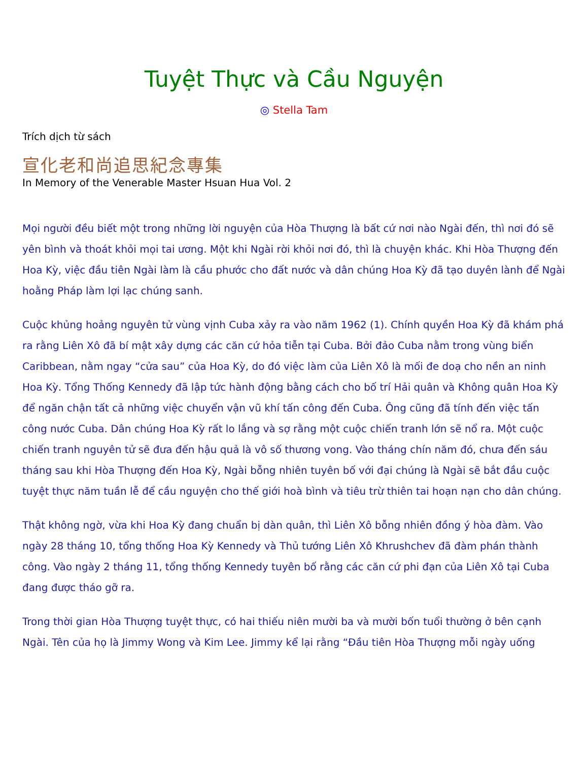Tuyệt Thực và Cầu Nguyện
◎ Stella Tam
Trích dịch từ sách
宣化老和尚追思紀念專集
In Memory of the Venerable Master Hsuan Hua Vol. 2
Mọi người đều biết một trong những lời nguyện của Hòa Thượng là bất cứ nơi nào Ngài đến, thì nơi đó sẽ yên bình và thoát khỏi mọi tai ương. Một khi Ngài rời khỏi nơi đó, thì là chuyện khác. Khi Hòa Thượng đến Hoa Kỳ, việc đầu tiên Ngài làm là cầu phước cho đất nước và dân chúng Hoa Kỳ đã tạo duyên lành để Ngài hoằng Pháp làm lợi lạc chúng sanh.
Cuộc khủng hoảng nguyên tử vùng vịnh Cuba xảy ra vào năm 1962 (1). Chính quyền Hoa Kỳ đã khám phá ra rằng Liên Xô đã bí mật xây dựng các căn cứ hỏa tiễn tại Cuba. Bởi đảo Cuba nằm trong vùng biển Caribbean, nằm ngay “cửa sau” của Hoa Kỳ, do đó việc làm của Liên Xô là mối đe doạ cho nền an ninh Hoa Kỳ. Tổng Thống Kennedy đã lập tức hành động bằng cách cho bố trí Hải quân và Không quân Hoa Kỳ để ngăn chận tất cả những việc chuyển vận vũ khí tấn công đến Cuba. Ông cũng đã tính đến việc tấn công nước Cuba. Dân chúng Hoa Kỳ rất lo lắng và sợ rằng một cuộc chiến tranh lớn sẽ nổ ra. Một cuộc chiến tranh nguyên tử sẽ đưa đến hậu quả là vô số thương vong. Vào tháng chín năm đó, chưa đến sáu tháng sau khi Hòa Thượng đến Hoa Kỳ, Ngài bỗng nhiên tuyên bố với đại chúng là Ngài sẽ bắt đầu cuộc tuyệt thực năm tuần lễ để cầu nguyện cho thế giới hoà bình và tiêu trừ thiên tai hoạn nạn cho dân chúng.
Thật không ngờ, vừa khi Hoa Kỳ đang chuẩn bị dàn quân, thì Liên Xô bỗng nhiên đồng ý hòa đàm. Vào ngày 28 tháng 10, tổng thống Hoa Kỳ Kennedy và Thủ tướng Liên Xô Khrushchev đã đàm phán thành công. Vào ngày 2 tháng 11, tổng thống Kennedy tuyên bố rằng các căn cứ phi đạn của Liên Xô tại Cuba đang được tháo gỡ ra.
Trong thời gian Hòa Thượng tuyệt thực, có hai thiếu niên mười ba và mười bốn tuổi thường ở bên cạnh Ngài. Tên của họ là Jimmy Wong và Kim Lee. Jimmy kể lại rằng “Đầu tiên Hòa Thượng mỗi ngày uống